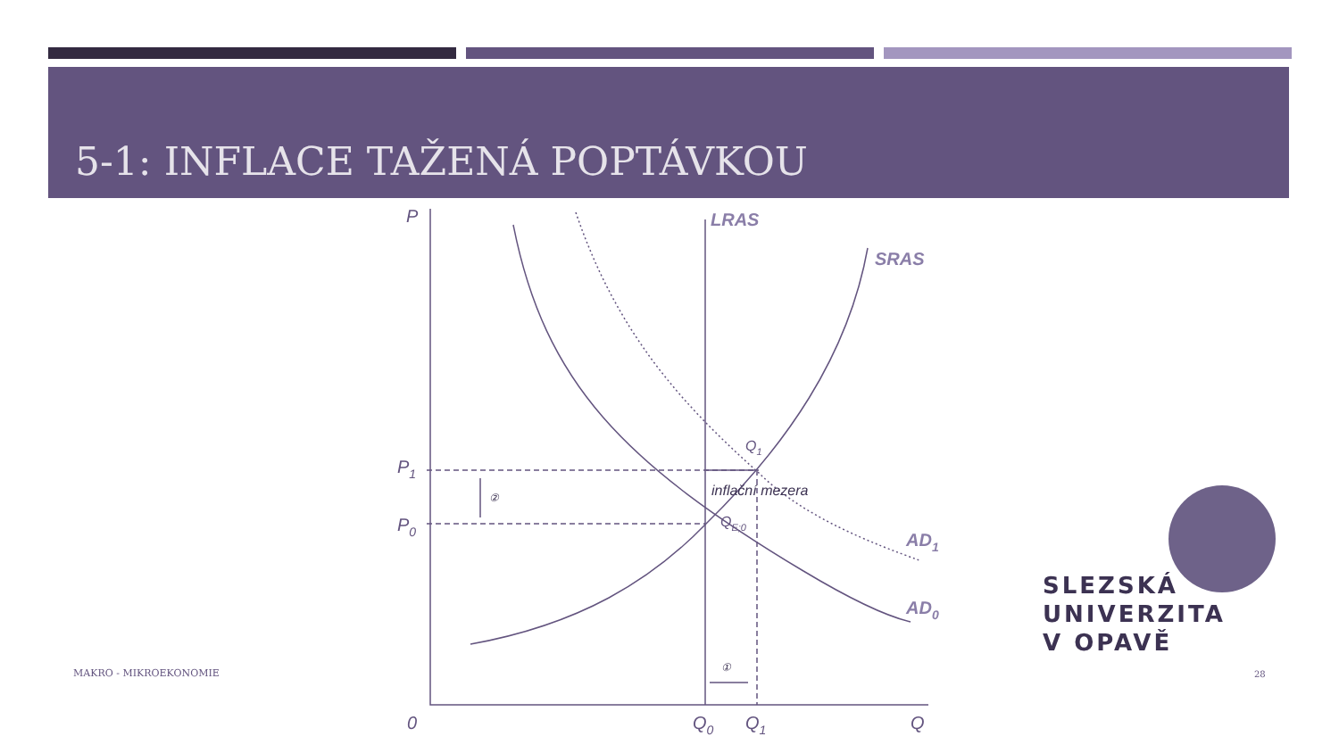5-1: INFLACE TAŽENÁ POPTÁVKOU
P
LRAS
SRAS
P1
P0
Q1
inflační mezera
QE;0
AD1
AD0
②
①
0
Q0
Q1
Q
MAKRO - MIKROEKONOMIE 28
SLEZSKÁ
UNIVERZITA
V OPAVĚ